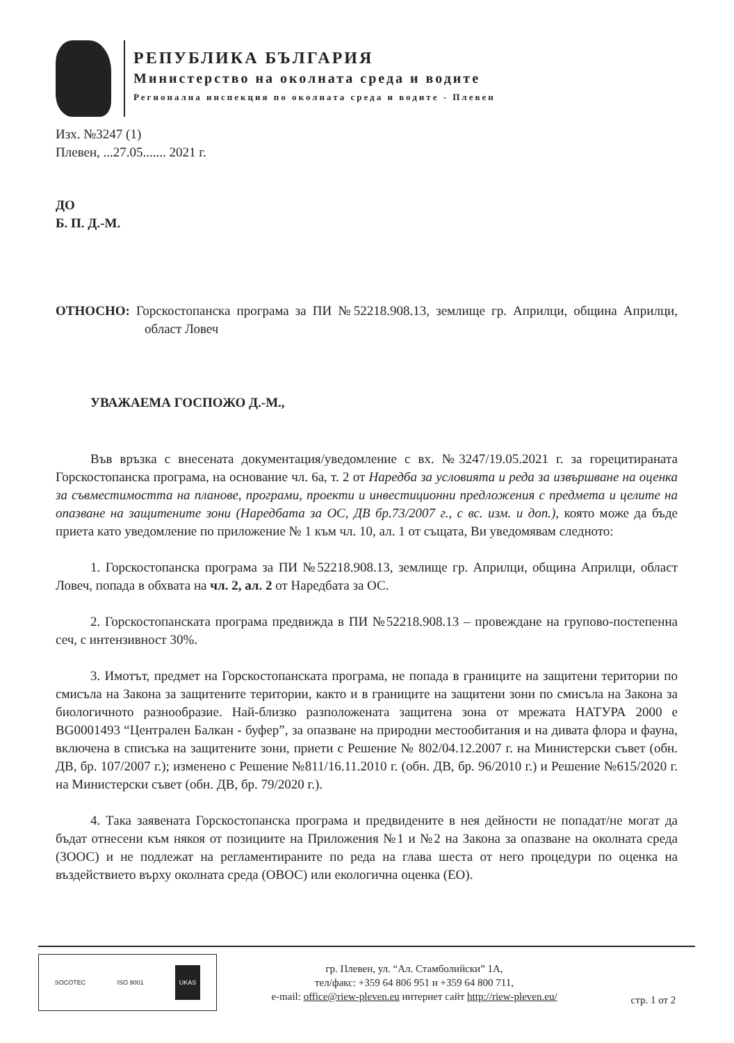РЕПУБЛИКА БЪЛГАРИЯ
Министерство на околната среда и водите
Регионална инспекция по околната среда и водите - Плевен
Изх. №3247 (1)
Плевен, ...27.05....... 2021 г.
ДО
Б. П. Д.-М.
ОТНОСНО: Горскостопанска програма за ПИ №52218.908.13, землище гр. Априлци, община Априлци, област Ловеч
УВАЖАЕМА ГОСПОЖО Д.-М.,
Във връзка с внесената документация/уведомление с вх. №3247/19.05.2021 г. за горецитираната Горскостопанска програма, на основание чл. 6а, т. 2 от Наредба за условията и реда за извършване на оценка за съвместимостта на планове, програми, проекти и инвестиционни предложения с предмета и целите на опазване на защитените зони (Наредбата за ОС, ДВ бр.73/2007 г., с вс. изм. и доп.), която може да бъде приета като уведомление по приложение № 1 към чл. 10, ал. 1 от същата, Ви уведомявам следното:
1. Горскостопанска програма за ПИ №52218.908.13, землище гр. Априлци, община Априлци, област Ловеч, попада в обхвата на чл. 2, ал. 2 от Наредбата за ОС.
2. Горскостопанската програма предвижда в ПИ №52218.908.13 – провеждане на групово-постепенна сеч, с интензивност 30%.
3. Имотът, предмет на Горскостопанската програма, не попада в границите на защитени територии по смисъла на Закона за защитените територии, както и в границите на защитени зони по смисъла на Закона за биологичното разнообразие. Най-близко разположената защитена зона от мрежата НАТУРА 2000 е BG0001493 “Централен Балкан - буфер”, за опазване на природни местообитания и на дивата флора и фауна, включена в списъка на защитените зони, приети с Решение № 802/04.12.2007 г. на Министерски съвет (обн. ДВ, бр. 107/2007 г.); изменено с Решение №811/16.11.2010 г. (обн. ДВ, бр. 96/2010 г.) и Решение №615/2020 г. на Министерски съвет (обн. ДВ, бр. 79/2020 г.).
4. Така заявената Горскостопанска програма и предвидените в нея дейности не попадат/не могат да бъдат отнесени към някоя от позициите на Приложения №1 и №2 на Закона за опазване на околната среда (ЗООС) и не подлежат на регламентираните по реда на глава шеста от него процедури по оценка на въздействието върху околната среда (ОВОС) или екологична оценка (ЕО).
SOCOTEC ISO 9001 UKAS
гр. Плевен, ул. “Ал. Стамболийски” 1А,
тел/факс: +359 64 806 951 и +359 64 800 711,
e-mail: office@riew-pleven.eu интернет сайт http://riew-pleven.eu/
стр. 1 от 2